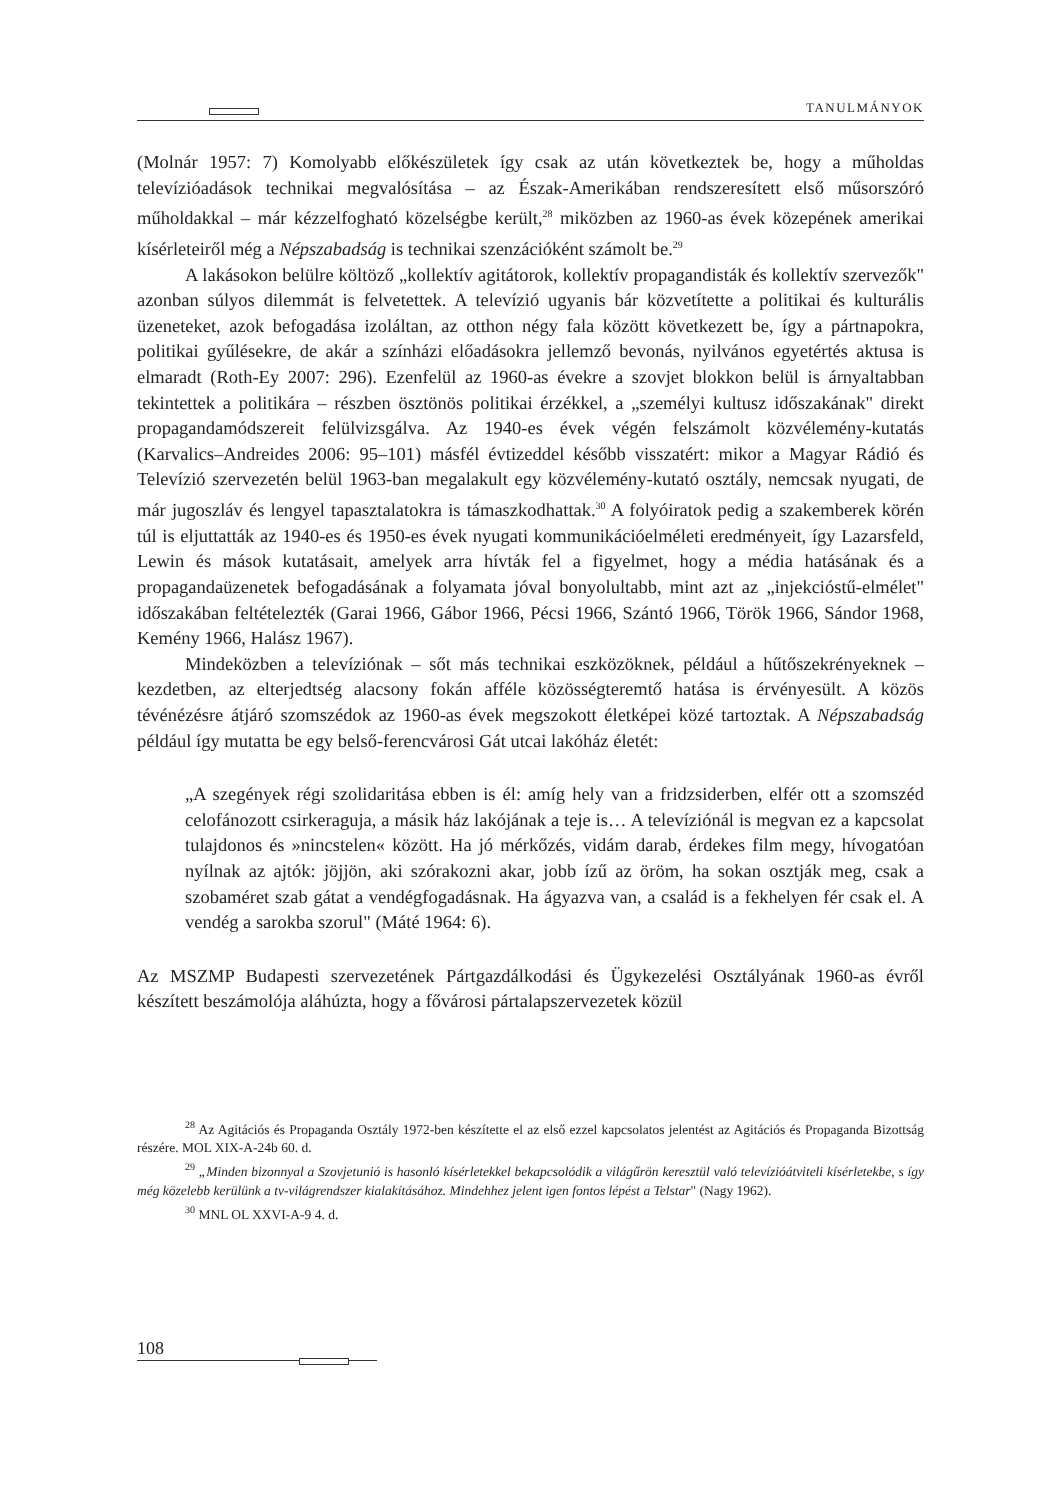TANULMÁNYOK
(Molnár 1957: 7) Komolyabb előkészületek így csak az után következtek be, hogy a műholdas televízióadások technikai megvalósítása – az Észak-Amerikában rendszeresített első műsorszóró műholdakkal – már kézzelfogható közelségbe került,<sup>28</sup> miközben az 1960-as évek közepének amerikai kísérleteiről még a Népszabadság is technikai szenzációként számolt be.<sup>29</sup>
A lakásokon belülre költöző „kollektív agitátorok, kollektív propagandisták és kollektív szervezők" azonban súlyos dilemmát is felvetettek. A televízió ugyanis bár közvetítette a politikai és kulturális üzeneteket, azok befogadása izoláltan, az otthon négy fala között következett be, így a pártnapokra, politikai gyűlésekre, de akár a színházi előadásokra jellemző bevonás, nyilvános egyetértés aktusa is elmaradt (Roth-Ey 2007: 296). Ezenfelül az 1960-as évekre a szovjet blokkon belül is árnyaltabban tekintettek a politikára – részben ösztönös politikai érzékkel, a „személyi kultusz időszakának" direkt propagandamódszereit felülvizsgálva. Az 1940-es évek végén felszámolt közvélemény-kutatás (Karvalics–Andreides 2006: 95–101) másfél évtizeddel később visszatért: mikor a Magyar Rádió és Televízió szervezetén belül 1963-ban megalakult egy közvélemény-kutató osztály, nemcsak nyugati, de már jugoszláv és lengyel tapasztalatokra is támaszkodhattak.<sup>30</sup> A folyóiratok pedig a szakemberek körén túl is eljuttatták az 1940-es és 1950-es évek nyugati kommunikációelméleti eredményeit, így Lazarsfeld, Lewin és mások kutatásait, amelyek arra hívták fel a figyelmet, hogy a média hatásának és a propagandaüzenetek befogadásának a folyamata jóval bonyolultabb, mint azt az „injekcióstű-elmélet" időszakában feltételezték (Garai 1966, Gábor 1966, Pécsi 1966, Szántó 1966, Török 1966, Sándor 1968, Kemény 1966, Halász 1967).
Mindeközben a televíziónak – sőt más technikai eszközöknek, például a hűtőszekrényeknek – kezdetben, az elterjedtség alacsony fokán afféle közösségteremtő hatása is érvényesült. A közös tévénézésre átjáró szomszédok az 1960-as évek megszokott életképei közé tartoztak. A Népszabadság például így mutatta be egy belső-ferencvárosi Gát utcai lakóház életét:
„A szegények régi szolidaritása ebben is él: amíg hely van a fridzsiderben, elfér ott a szomszéd celofánozott csirkeraguja, a másik ház lakójának a teje is… A televíziónál is megvan ez a kapcsolat tulajdonos és »nincstelen« között. Ha jó mérkőzés, vidám darab, érdekes film megy, hívogatóan nyílnak az ajtók: jöjjön, aki szórakozni akar, jobb ízű az öröm, ha sokan osztják meg, csak a szobaméret szab gátat a vendégfogadásnak. Ha ágyazva van, a család is a fekhelyen fér csak el. A vendég a sarokba szorul" (Máté 1964: 6).
Az MSZMP Budapesti szervezetének Pártgazdálkodási és Ügykezelési Osztályának 1960-as évről készített beszámolója aláhúzta, hogy a fővárosi pártalapszervezetek közül
<sup>28</sup> Az Agitációs és Propaganda Osztály 1972-ben készítette el az első ezzel kapcsolatos jelentést az Agitációs és Propaganda Bizottság részére. MOL XIX-A-24b 60. d.
<sup>29</sup> „Minden bizonnyal a Szovjetunió is hasonló kísérletekkel bekapcsolódik a világűrön keresztül való televízióátviteli kísérletekbe, s így még közelebb kerülünk a tv-világrendszer kialakításához. Mindehhez jelent igen fontos lépést a Telstar" (Nagy 1962).
<sup>30</sup> MNL OL XXVI-A-9 4. d.
108